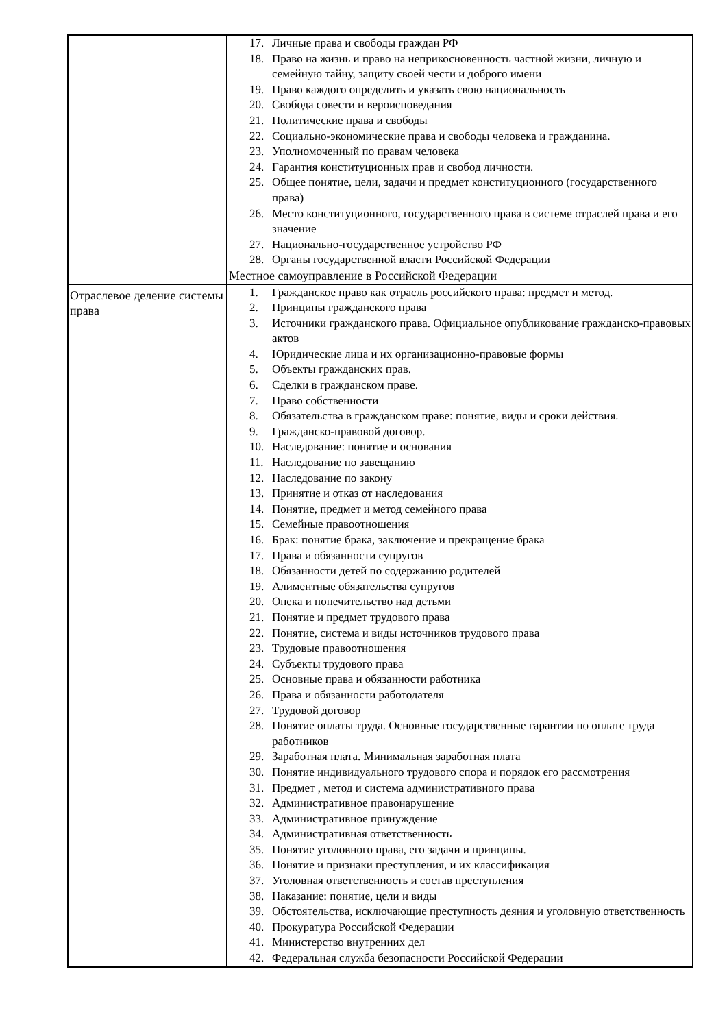| | 17. Личные права и свободы граждан РФ 18. Право на жизнь и право на неприкосновенность частной жизни, личную и семейную тайну, защиту своей чести и доброго имени 19. Право каждого определить и указать свою национальность 20. Свобода совести и вероисповедания 21. Политические права и свободы 22. Социально-экономические права и свободы человека и гражданина. 23. Уполномоченный по правам человека 24. Гарантия конституционных прав и свобод личности. 25. Общее понятие, цели, задачи и предмет конституционного (государственного права) 26. Место конституционного, государственного права в системе отраслей права и его значение 27. Национально-государственное устройство РФ 28. Органы государственной власти Российской Федерации Местное самоуправление в Российской Федерации |
| Отраслевое деление системы права | 1. Гражданское право как отрасль российского права: предмет и метод. 2. Принципы гражданского права 3. Источники гражданского права. Официальное опубликование гражданско-правовых актов 4. Юридические лица и их организационно-правовые формы 5. Объекты гражданских прав. 6. Сделки в гражданском праве. 7. Право собственности 8. Обязательства в гражданском праве: понятие, виды и сроки действия. 9. Гражданско-правовой договор. 10. Наследование: понятие и основания 11. Наследование по завещанию 12. Наследование по закону 13. Принятие и отказ от наследования 14. Понятие, предмет и метод семейного права 15. Семейные правоотношения 16. Брак: понятие брака, заключение и прекращение брака 17. Права и обязанности супругов 18. Обязанности детей по содержанию родителей 19. Алиментные обязательства супругов 20. Опека и попечительство над детьми 21. Понятие и предмет трудового права 22. Понятие, система и виды источников трудового права 23. Трудовые правоотношения 24. Субъекты трудового права 25. Основные права и обязанности работника 26. Права и обязанности работодателя 27. Трудовой договор 28. Понятие оплаты труда. Основные государственные гарантии по оплате труда работников 29. Заработная плата. Минимальная заработная плата 30. Понятие индивидуального трудового спора и порядок его рассмотрения 31. Предмет , метод и система административного права 32. Административное правонарушение 33. Административное принуждение 34. Административная ответственность 35. Понятие уголовного права, его задачи и принципы. 36. Понятие и признаки преступления, и их классификация 37. Уголовная ответственность и состав преступления 38. Наказание: понятие, цели и виды 39. Обстоятельства, исключающие преступность деяния и уголовную ответственность 40. Прокуратура Российской Федерации 41. Министерство внутренних дел 42. Федеральная служба безопасности Российской Федерации |